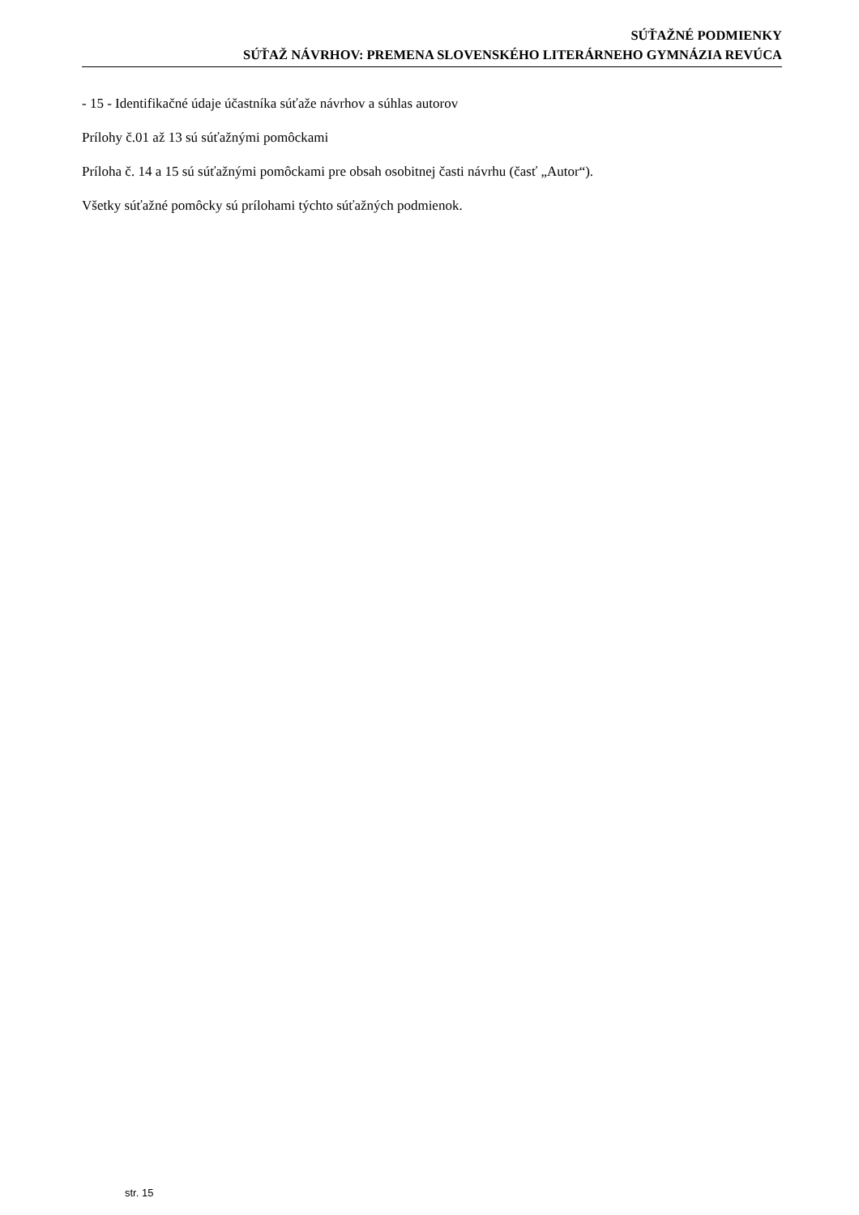SÚŤAŽNÉ PODMIENKY
SÚŤAŽ NÁVRHOV: PREMENA SLOVENSKÉHO LITERÁRNEHO GYMNÁZIA REVÚCA
- 15 - Identifikačné údaje účastníka súťaže návrhov a súhlas autorov
Prílohy č.01 až 13 sú súťažnými pomôckami
Príloha č. 14 a 15 sú súťažnými pomôckami pre obsah osobitnej časti návrhu (časť „Autor“).
Všetky súťažné pomôcky sú prílohami týchto súťažných podmienok.
str. 15